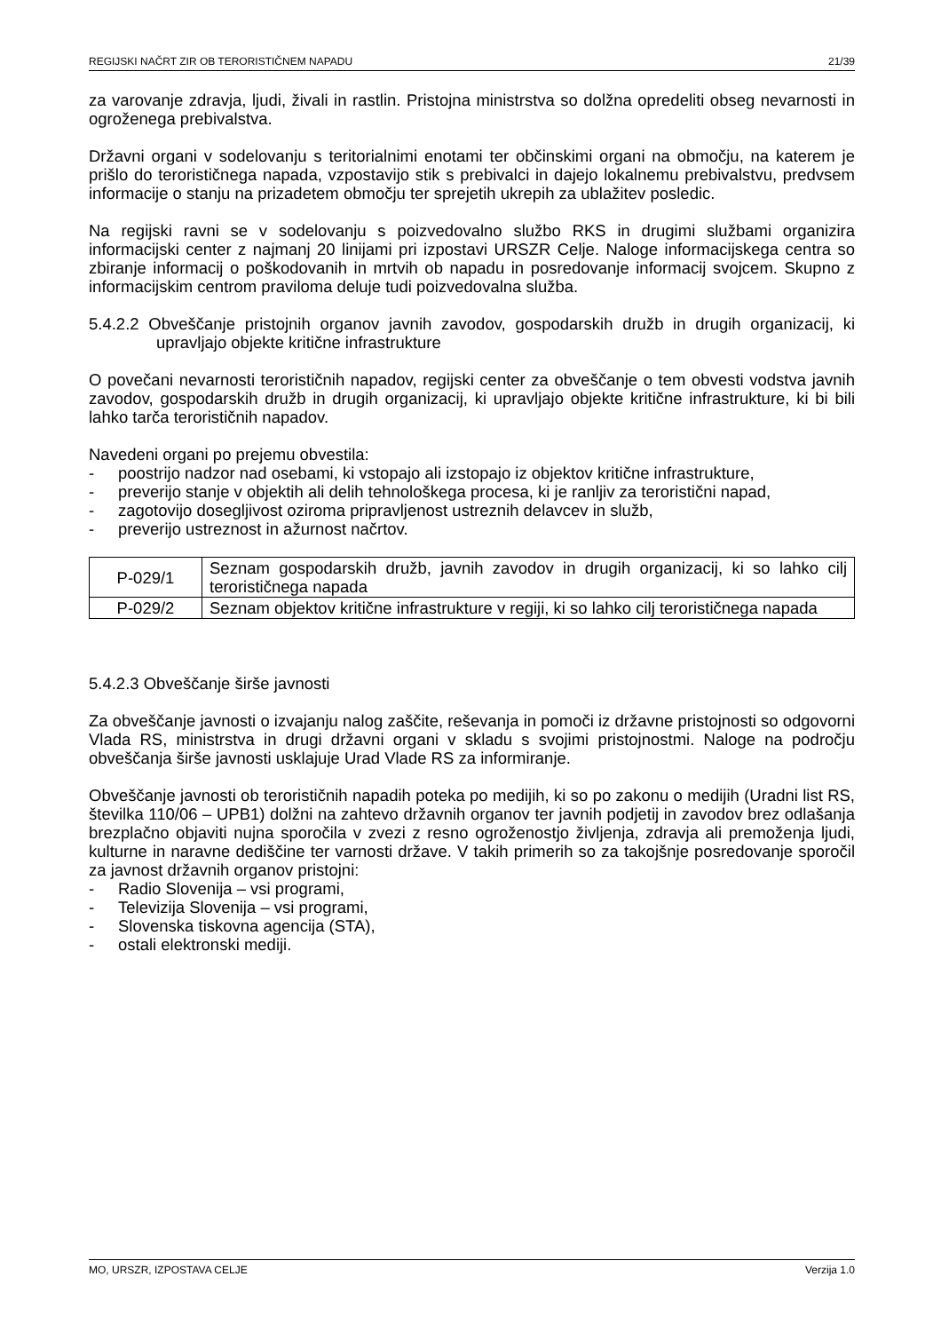REGIJSKI NAČRT ZIR OB TERORISTIČNEM NAPADU 21/39
za varovanje zdravja, ljudi, živali in rastlin. Pristojna ministrstva so dolžna opredeliti obseg nevarnosti in ogroženega prebivalstva.
Državni organi v sodelovanju s teritorialnimi enotami ter občinskimi organi na območju, na katerem je prišlo do terorističnega napada, vzpostavijo stik s prebivalci in dajejo lokalnemu prebivalstvu, predvsem informacije o stanju na prizadetem območju ter sprejetih ukrepih za ublažitev posledic.
Na regijski ravni se v sodelovanju s poizvedovalno službo RKS in drugimi službami organizira informacijski center z najmanj 20 linijami pri izpostavi URSZR Celje. Naloge informacijskega centra so zbiranje informacij o poškodovanih in mrtvih ob napadu in posredovanje informacij svojcem. Skupno z informacijskim centrom praviloma deluje tudi poizvedovalna služba.
5.4.2.2 Obveščanje pristojnih organov javnih zavodov, gospodarskih družb in drugih organizacij, ki upravljajo objekte kritične infrastrukture
O povečani nevarnosti terorističnih napadov, regijski center za obveščanje o tem obvesti vodstva javnih zavodov, gospodarskih družb in drugih organizacij, ki upravljajo objekte kritične infrastrukture, ki bi bili lahko tarča terorističnih napadov.
Navedeni organi po prejemu obvestila:
- poostrijo nadzor nad osebami, ki vstopajo ali izstopajo iz objektov kritične infrastrukture,
- preverijo stanje v objektih ali delih tehnološkega procesa, ki je ranljiv za teroristični napad,
- zagotovijo dosegljivost oziroma pripravljenost ustreznih delavcev in služb,
- preverijo ustreznost in ažurnost načrtov.
| P-029/1 | Seznam gospodarskih družb, javnih zavodov in drugih organizacij, ki so lahko cilj terorističnega napada |
| P-029/2 | Seznam objektov kritične infrastrukture v regiji, ki so lahko cilj terorističnega napada |
5.4.2.3 Obveščanje širše javnosti
Za obveščanje javnosti o izvajanju nalog zaščite, reševanja in pomoči iz državne pristojnosti so odgovorni Vlada RS, ministrstva in drugi državni organi v skladu s svojimi pristojnostmi. Naloge na področju obveščanja širše javnosti usklajuje Urad Vlade RS za informiranje.
Obveščanje javnosti ob terorističnih napadih poteka po medijih, ki so po zakonu o medijih (Uradni list RS, številka 110/06 – UPB1) dolžni na zahtevo državnih organov ter javnih podjetij in zavodov brez odlašanja brezplačno objaviti nujna sporočila v zvezi z resno ogroženostjo življenja, zdravja ali premoženja ljudi, kulturne in naravne dediščine ter varnosti države. V takih primerih so za takojšnje posredovanje sporočil za javnost državnih organov pristojni:
- Radio Slovenija – vsi programi,
- Televizija Slovenija – vsi programi,
- Slovenska tiskovna agencija (STA),
- ostali elektronski mediji.
MO, URSZR, IZPOSTAVA CELJE Verzija 1.0